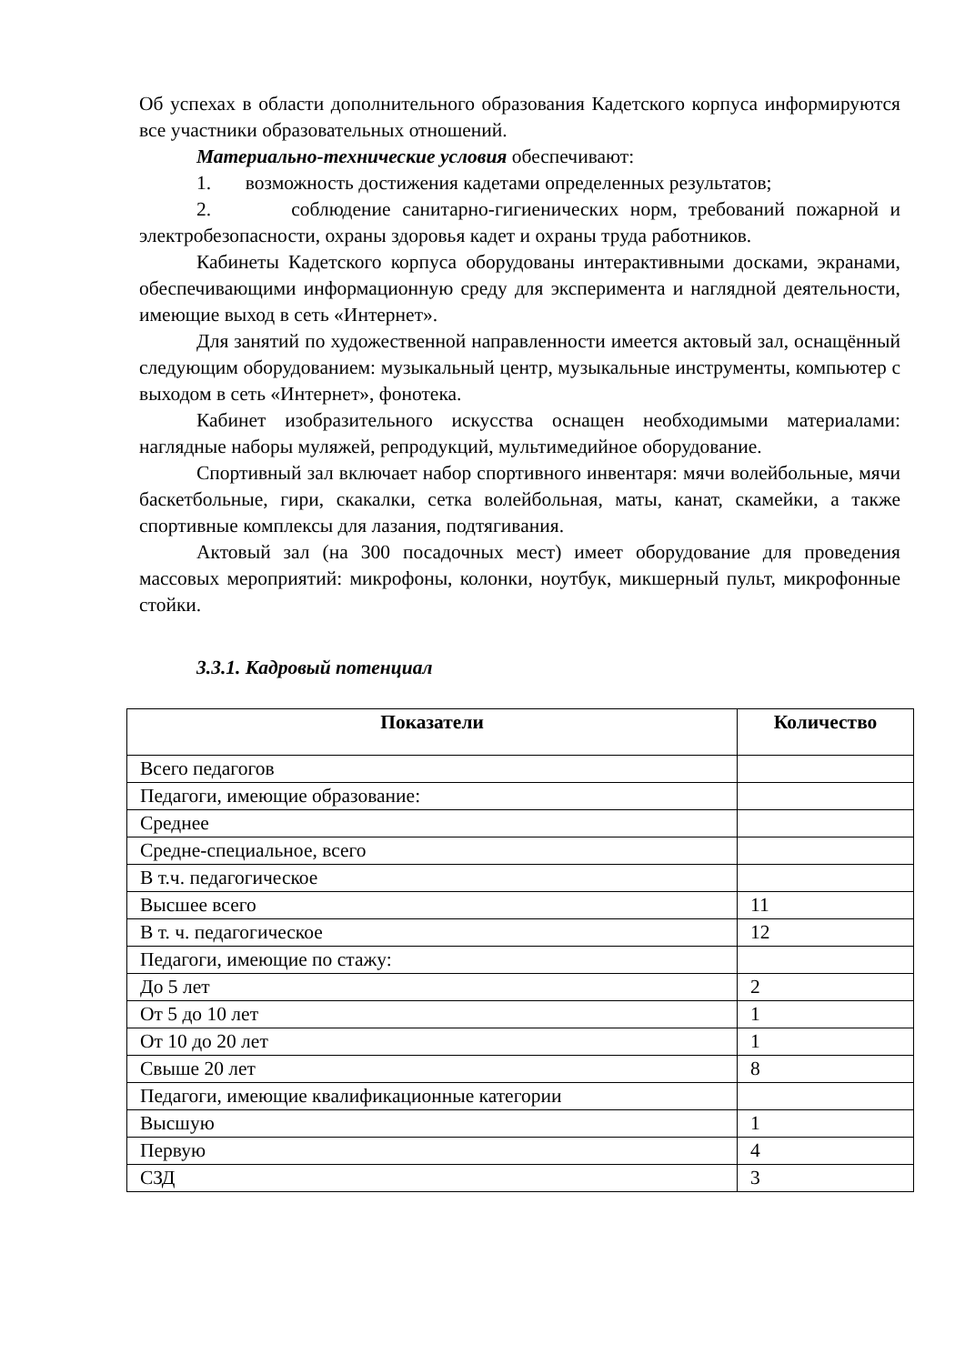Об успехах в области дополнительного образования Кадетского корпуса информируются все участники образовательных отношений.
Материально-технические условия обеспечивают:
1. возможность достижения кадетами определенных результатов;
2. соблюдение санитарно-гигиенических норм, требований пожарной и электробезопасности, охраны здоровья кадет и охраны труда работников.
Кабинеты Кадетского корпуса оборудованы интерактивными досками, экранами, обеспечивающими информационную среду для эксперимента и наглядной деятельности, имеющие выход в сеть «Интернет».
Для занятий по художественной направленности имеется актовый зал, оснащённый следующим оборудованием: музыкальный центр, музыкальные инструменты, компьютер с выходом в сеть «Интернет», фонотека.
Кабинет изобразительного искусства оснащен необходимыми материалами: наглядные наборы муляжей, репродукций, мультимедийное оборудование.
Спортивный зал включает набор спортивного инвентаря: мячи волейбольные, мячи баскетбольные, гири, скакалки, сетка волейбольная, маты, канат, скамейки, а также спортивные комплексы для лазания, подтягивания.
Актовый зал (на 300 посадочных мест) имеет оборудование для проведения массовых мероприятий: микрофоны, колонки, ноутбук, микшерный пульт, микрофонные стойки.
3.3.1. Кадровый потенциал
| Показатели | Количество |
| --- | --- |
| Всего педагогов | |
| Педагоги, имеющие образование: | |
| Среднее | |
| Средне-специальное, всего | |
| В т.ч. педагогическое | |
| Высшее всего | 11 |
| В т. ч. педагогическое | 12 |
| Педагоги, имеющие по стажу: | |
| До 5 лет | 2 |
| От 5 до 10 лет | 1 |
| От 10 до 20 лет | 1 |
| Свыше 20 лет | 8 |
| Педагоги, имеющие квалификационные категории | |
| Высшую | 1 |
| Первую | 4 |
| СЗД | 3 |